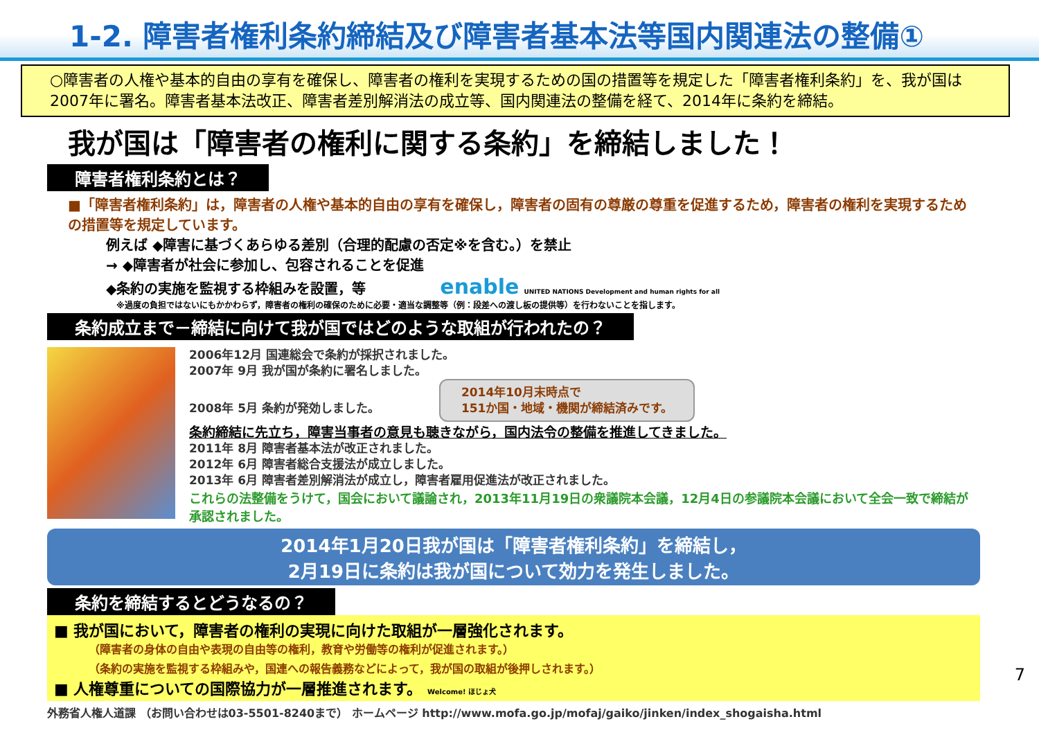1-2. 障害者権利条約締結及び障害者基本法等国内関連法の整備①
○障害者の人権や基本的自由の享有を確保し、障害者の権利を実現するための国の措置等を規定した「障害者権利条約」を、我が国は2007年に署名。障害者基本法改正、障害者差別解消法の成立等、国内関連法の整備を経て、2014年に条約を締結。
我が国は「障害者の権利に関する条約」を締結しました！
障害者権利条約とは？
■「障害者権利条約」は，障害者の人権や基本的自由の享有を確保し，障害者の固有の尊厳の尊重を促進するため，障害者の権利を実現するための措置等を規定しています。
例えば ◆障害に基づくあらゆる差別（合理的配慮の否定※を含む。）を禁止
→ ◆障害者が社会に参加し、包容されることを促進
◆条約の実施を監視する枠組みを設置，等 enable UNITED NATIONS Development and human rights for all
※過度の負担ではないにもかかわらず，障害者の権利の確保のために必要・適当な調整等（例：段差への渡し板の提供等）を行わないことを指します。
条約成立まで－締結に向けて我が国ではどのような取組が行われたの？
2006年12月 国連総会で条約が採択されました。
2007年 9月 我が国が条約に署名しました。
2008年 5月 条約が発効しました。 2014年10月末時点で
151か国・地域・機関が締結済みです。
条約締結に先立ち，障害当事者の意見も聴きながら，国内法令の整備を推進してきました。
2011年 8月 障害者基本法が改正されました。
2012年 6月 障害者総合支援法が成立しました。
2013年 6月 障害者差別解消法が成立し，障害者雇用促進法が改正されました。
これらの法整備をうけて，国会において議論され，2013年11月19日の衆議院本会議，12月4日の参議院本会議において全会一致で締結が承認されました。
2014年1月20日我が国は「障害者権利条約」を締結し，
2月19日に条約は我が国について効力を発生しました。
条約を締結するとどうなるの？
■ 我が国において，障害者の権利の実現に向けた取組が一層強化されます。
（障害者の身体の自由や表現の自由等の権利，教育や労働等の権利が促進されます。）
（条約の実施を監視する枠組みや，国連への報告義務などによって，我が国の取組が後押しされます。）
■ 人権尊重についての国際協力が一層推進されます。 Welcome! ほじょ犬
外務省人権人道課 （お問い合わせは03-5501-8240まで） ホームページ http://www.mofa.go.jp/mofaj/gaiko/jinken/index_shogaisha.html
7